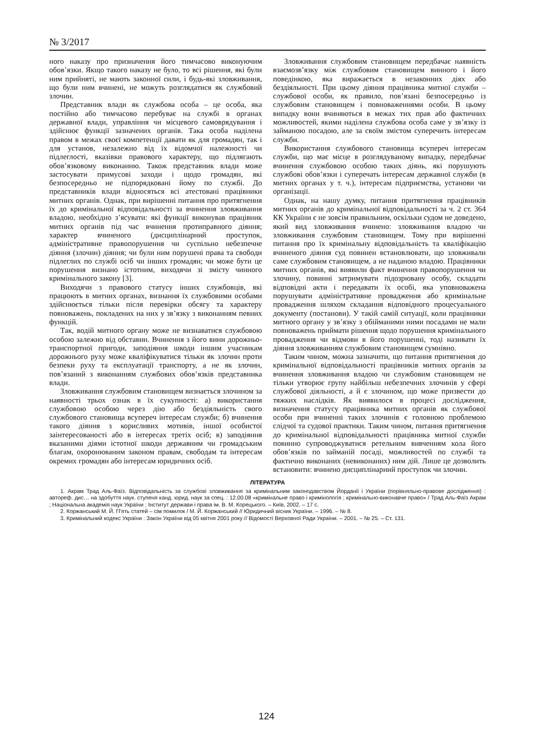№ 3/2017
ного наказу про призначення його тимчасово виконуючим обов’язки. Якщо такого наказу не було, то всі рішення, які були ним прийняті, не мають законної сили, і будь-які зловживання, що були ним вчинені, не можуть розглядатися як службовий злочин.
Представник влади як службова особа – це особа, яка постійно або тимчасово перебуває на службі в органах державної влади, управління чи місцевого самоврядування і здійснює функції зазначених органів. Така особа наділена правом в межах своєї компетенції давати як для громадян, так і для установ, незалежно від їх відомчої належності чи підлеглості, вказівки правового характеру, що підлягають обов’язковому виконанню. Також представник влади може застосувати примусові заходи і щодо громадян, які безпосередньо не підпорядковані йому по службі. До представників влади відносяться всі атестовані працівники митних органів. Однак, при вирішенні питання про притягнення їх до кримінальної відповідальності за вчинення зловживання владою, необхідно з’ясувати: які функції виконував працівник митних органів під час вчинення протиправного діяння; характер вчиненого (дисциплінарний проступок, адміністративне правопорушення чи суспільно небезпечне діяння (злочин) діяння; чи були ним порушені права та свободи підлеглих по службі осіб чи інших громадян; чи може бути це порушення визнано істотним, виходячи зі змісту чинного кримінального закону [3].
Виходячи з правового статусу інших службовців, які працюють в митних органах, визнання їх службовими особами здійснюється тільки після перевірки обсягу та характеру повноважень, покладених на них у зв’язку з виконанням певних функцій.
Так, водій митного органу може не визнаватися службовою особою залежно від обставин. Вчинення з його вини дорожньо-транспортної пригоди, заподіяння шкоди іншим учасникам дорожнього руху може кваліфікуватися тільки як злочин проти безпеки руху та експлуатації транспорту, а не як злочин, пов’язаний з виконанням службових обов’язків представника влади.
Зловживання службовим становищем визнається злочином за наявності трьох ознак в їх сукупності: а) використання службовою особою через дію або бездіяльність свого службового становища всупереч інтересам служби; б) вчинення такого діяння з корисливих мотивів, іншої особистої заінтересованості або в інтересах третіх осіб; в) заподіяння вказаними діями істотної шкоди державним чи громадським благам, охоронюваним законом правам, свободам та інтересам окремих громадян або інтересам юридичних осіб.
Зловживання службовим становищем передбачає наявність взаємозв’язку між службовим становищем винного і його поведінкою, яка виражається в незаконних діях або бездіяльності. При цьому діяння працівника митної служби – службової особи, як правило, пов’язані безпосередньо із службовим становищем і повноваженнями особи. В цьому випадку вони вчиняються в межах тих прав або фактичних можливостей, якими наділена службова особа саме у зв’язку із займаною посадою, але за своїм змістом суперечить інтересам служби.
Використання службового становища всупереч інтересам служби, що має місце в розглядуваному випадку, передбачає вчинення службовою особою таких діянь, які порушують службові обов’язки і суперечать інтересам державної служби (в митних органах у т. ч.), інтересам підприємства, установи чи організації.
Однак, на нашу думку, питання притягнення працівників митних органів до кримінальної відповідальності за ч. 2 ст. 364 КК України є не зовсім правильним, оскільки судом не доведено, який вид зловживання вчинено: зловживання владою чи зловживання службовим становищем. Тому при вирішенні питання про їх кримінальну відповідальність та кваліфікацію вчиненого діяння суд повинен встановлювати, що зловживали саме службовим становищем, а не наданою владою. Працівники митних органів, які виявили факт вчинення правопорушення чи злочину, повинні затримувати підозрювану особу, складати відповідні акти і передавати їх особі, яка уповноважена порушувати адміністративне провадження або кримінальне провадження шляхом складання відповідного процесуального документу (постанови). У такій самій ситуації, коли працівники митного органу у зв’язку з обійманими ними посадами не мали повноважень приймати рішення щодо порушення кримінального провадження чи відмови в його порушенні, тоді називати їх діяння зловживанням службовим становищем сумнівно.
Таким чином, можна зазначити, що питання притягнення до кримінальної відповідальності працівників митних органів за вчинення зловживання владою чи службовим становищем не тільки утворює групу найбільш небезпечних злочинів у сфері службової діяльності, а й є злочином, що може призвести до тяжких наслідків. Як виявилося в процесі дослідження, визначення статусу працівника митних органів як службової особи при вчиненні таких злочинів є головною проблемою слідчої та судової практики. Таким чином, питання притягнення до кримінальної відповідальності працівника митної служби повинно супроводжуватися ретельним вивченням кола його обов’язків по займаній посаді, можливостей по службі та фактично виконаних (невиконаних) ним дій. Лише це дозволить встановити: вчинено дисциплінарний проступок чи злочин.
ЛІТЕРАТУРА
1. Акрам Трад Аль-Фаїз. Відповідальність за службові зловживання за кримінальним законодавством Йорданії і України (порівняльно-правове дослідження) : автореф. дис… на здобуття наук. ступеня канд. юрид. наук за спец. : 12.00.08 «кримінальне право і кримінологія ; кримінально-виконавче право» / Трад Аль-Фаїз Акрам ; Національна академія наук України ; Інститут держави і права ім. В. М. Корецького. – Київ, 2002. – 17 с.
2. Коржанський М. Й. П'ять статей – сім помилок / М. Й. Коржанський // Юридичний вісник України. – 1996. – № 8.
3. Кримінальний кодекс України : Закон України від 05 квітня 2001 року // Відомості Верховної Ради України. – 2001. – № 25. – Ст. 131.
124